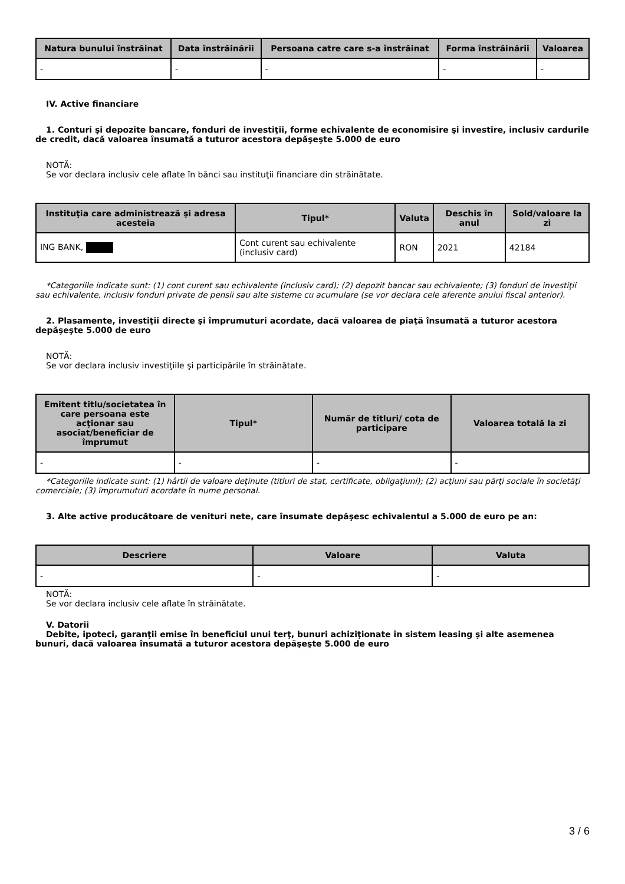| Natura bunului înstrăinat | Data înstrăinării | Persoana catre care s-a înstrăinat | Forma înstrăinării | Valoarea |
| --- | --- | --- | --- | --- |
| - | - | - | - | - |
IV. Active financiare
1. Conturi şi depozite bancare, fonduri de investiţii, forme echivalente de economisire şi investire, inclusiv cardurile de credit, dacă valoarea însumată a tuturor acestora depăşeşte 5.000 de euro
NOTĂ:
Se vor declara inclusiv cele aflate în bănci sau instituţii financiare din străinătate.
| Instituţia care administrează şi adresa acesteia | Tipul* | Valuta | Deschis în anul | Sold/valoare la zi |
| --- | --- | --- | --- | --- |
| ING BANK, | Cont curent sau echivalente (inclusiv card) | RON | 2021 | 42184 |
*Categoriile indicate sunt: (1) cont curent sau echivalente (inclusiv card); (2) depozit bancar sau echivalente; (3) fonduri de investiţii sau echivalente, inclusiv fonduri private de pensii sau alte sisteme cu acumulare (se vor declara cele aferente anului fiscal anterior).
2. Plasamente, investiţii directe şi împrumuturi acordate, dacă valoarea de piaţă însumată a tuturor acestora depăşeşte 5.000 de euro
NOTĂ:
Se vor declara inclusiv investiţiile şi participările în străinătate.
| Emitent titlu/societatea în care persoana este acţionar sau asociat/beneficiar de împrumut | Tipul* | Număr de titluri/ cota de participare | Valoarea totală la zi |
| --- | --- | --- | --- |
| - | - | - | - |
*Categoriile indicate sunt: (1) hârtii de valoare deţinute (titluri de stat, certificate, obligaţiuni); (2) acţiuni sau părţi sociale în societăţi comerciale; (3) împrumuturi acordate în nume personal.
3. Alte active producătoare de venituri nete, care însumate depăşesc echivalentul a 5.000 de euro pe an:
| Descriere | Valoare | Valuta |
| --- | --- | --- |
| - | - | - |
NOTĂ:
Se vor declara inclusiv cele aflate în străinătate.
V. Datorii
Debite, ipoteci, garanţii emise în beneficiul unui terţ, bunuri achiziţionate în sistem leasing şi alte asemenea bunuri, dacă valoarea însumată a tuturor acestora depăşeşte 5.000 de euro
3 / 6